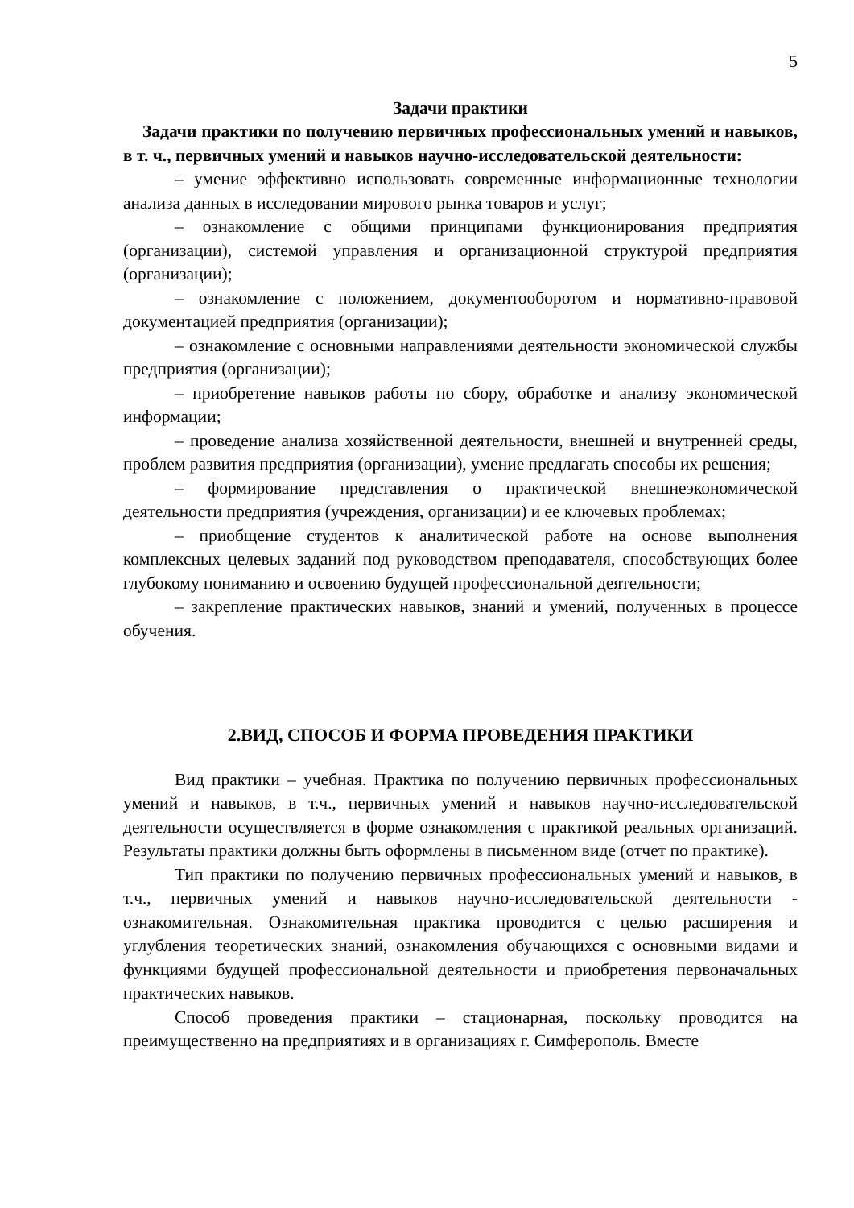5
Задачи практики
Задачи практики по получению первичных профессиональных умений и навыков, в т. ч., первичных умений и навыков научно-исследовательской деятельности:
– умение эффективно использовать современные информационные технологии анализа данных в исследовании мирового рынка товаров и услуг;
– ознакомление с общими принципами функционирования предприятия (организации), системой управления и организационной структурой предприятия (организации);
– ознакомление с положением, документооборотом и нормативно-правовой документацией предприятия (организации);
– ознакомление с основными направлениями деятельности экономической службы предприятия (организации);
– приобретение навыков работы по сбору, обработке и анализу экономической информации;
– проведение анализа хозяйственной деятельности, внешней и внутренней среды, проблем развития предприятия (организации), умение предлагать способы их решения;
– формирование представления о практической внешнеэкономической деятельности предприятия (учреждения, организации) и ее ключевых проблемах;
– приобщение студентов к аналитической работе на основе выполнения комплексных целевых заданий под руководством преподавателя, способствующих более глубокому пониманию и освоению будущей профессиональной деятельности;
– закрепление практических навыков, знаний и умений, полученных в процессе обучения.
2.ВИД, СПОСОБ И ФОРМА ПРОВЕДЕНИЯ ПРАКТИКИ
Вид практики – учебная. Практика по получению первичных профессиональных умений и навыков, в т.ч., первичных умений и навыков научно-исследовательской деятельности осуществляется в форме ознакомления с практикой реальных организаций. Результаты практики должны быть оформлены в письменном виде (отчет по практике).
Тип практики по получению первичных профессиональных умений и навыков, в т.ч., первичных умений и навыков научно-исследовательской деятельности - ознакомительная. Ознакомительная практика проводится с целью расширения и углубления теоретических знаний, ознакомления обучающихся с основными видами и функциями будущей профессиональной деятельности и приобретения первоначальных практических навыков.
Способ проведения практики – стационарная, поскольку проводится на преимущественно на предприятиях и в организациях г. Симферополь. Вместе